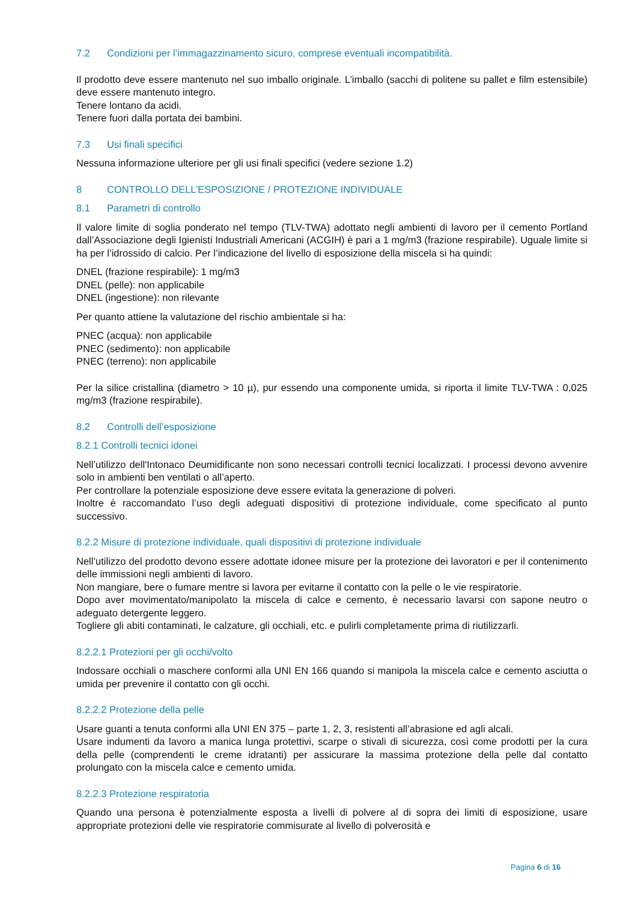7.2 Condizioni per l’immagazzinamento sicuro, comprese eventuali incompatibilità.
Il prodotto deve essere mantenuto nel suo imballo originale. L’imballo (sacchi di politene su pallet e film estensibile) deve essere mantenuto integro.
Tenere lontano da acidi.
Tenere fuori dalla portata dei bambini.
7.3 Usi finali specifici
Nessuna informazione ulteriore per gli usi finali specifici (vedere sezione 1.2)
8 CONTROLLO DELL’ESPOSIZIONE / PROTEZIONE INDIVIDUALE
8.1 Parametri di controllo
Il valore limite di soglia ponderato nel tempo (TLV-TWA) adottato negli ambienti di lavoro per il cemento Portland dall’Associazione degli Igienisti Industriali Americani (ACGIH) è pari a 1 mg/m3 (frazione respirabile). Uguale limite si ha per l’idrossido di calcio. Per l’indicazione del livello di esposizione della miscela si ha quindi:
DNEL (frazione respirabile): 1 mg/m3
DNEL (pelle): non applicabile
DNEL (ingestione): non rilevante
Per quanto attiene la valutazione del rischio ambientale si ha:
PNEC (acqua): non applicabile
PNEC (sedimento): non applicabile
PNEC (terreno): non applicabile
Per la silice cristallina (diametro > 10 µ), pur essendo una componente umida, si riporta il limite TLV-TWA : 0,025 mg/m3 (frazione respirabile).
8.2 Controlli dell’esposizione
8.2.1 Controlli tecnici idonei
Nell’utilizzo dell'Intonaco Deumidificante non sono necessari controlli tecnici localizzati. I processi devono avvenire solo in ambienti ben ventilati o all’aperto.
Per controllare la potenziale esposizione deve essere evitata la generazione di polveri.
Inoltre è raccomandato l’uso degli adeguati dispositivi di protezione individuale, come specificato al punto successivo.
8.2.2 Misure di protezione individuale, quali dispositivi di protezione individuale
Nell’utilizzo del prodotto devono essere adottate idonee misure per la protezione dei lavoratori e per il contenimento delle immissioni negli ambienti di lavoro.
Non mangiare, bere o fumare mentre si lavora per evitarne il contatto con la pelle o le vie respiratorie.
Dopo aver movimentato/manipolato la miscela di calce e cemento, è necessario lavarsi con sapone neutro o adeguato detergente leggero.
Togliere gli abiti contaminati, le calzature, gli occhiali, etc. e pulirli completamente prima di riutilizzarli.
8.2.2.1 Protezioni per gli occhi/volto
Indossare occhiali o maschere conformi alla UNI EN 166 quando si manipola la miscela calce e cemento asciutta o umida per prevenire il contatto con gli occhi.
8.2.2.2 Protezione della pelle
Usare guanti a tenuta conformi alla UNI EN 375 – parte 1, 2, 3, resistenti all’abrasione ed agli alcali.
Usare indumenti da lavoro a manica lunga protettivi, scarpe o stivali di sicurezza, così come prodotti per la cura della pelle (comprendenti le creme idratanti) per assicurare la massima protezione della pelle dal contatto prolungato con la miscela calce e cemento umida.
8.2.2.3 Protezione respiratoria
Quando una persona è potenzialmente esposta a livelli di polvere al di sopra dei limiti di esposizione, usare appropriate protezioni delle vie respiratorie commisurate al livello di polverosità e
Pagina 6 di 16